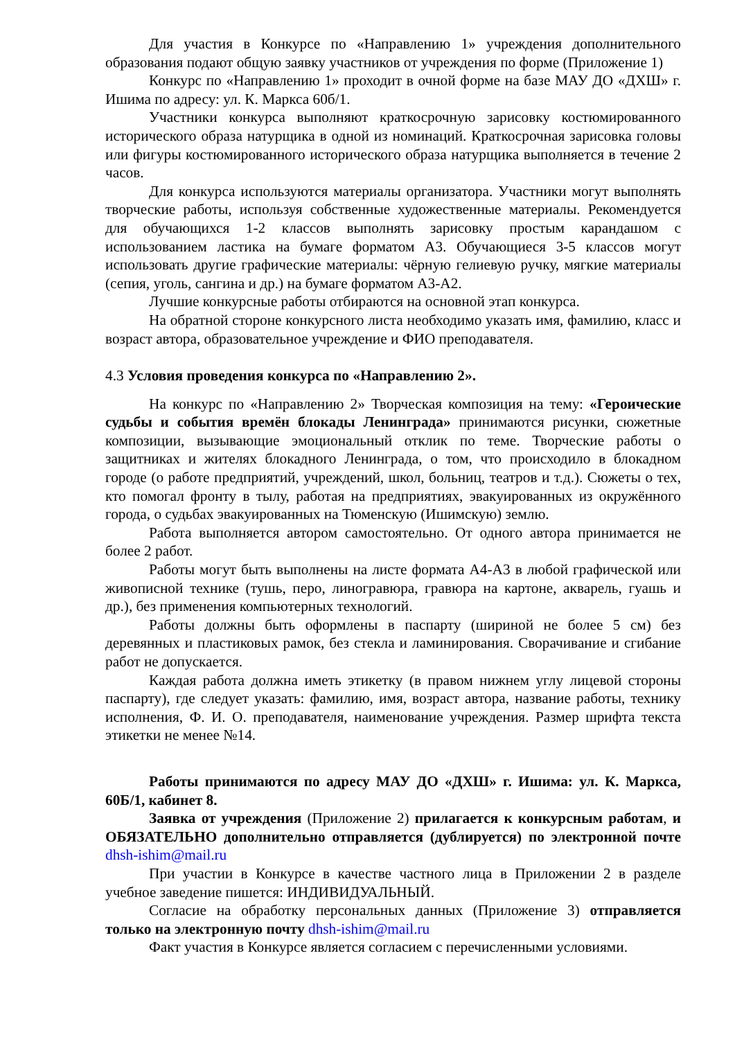Для участия в Конкурсе по «Направлению 1» учреждения дополнительного образования подают общую заявку участников от учреждения по форме (Приложение 1)
Конкурс по «Направлению 1» проходит в очной форме на базе МАУ ДО «ДХШ» г. Ишима по адресу: ул. К. Маркса 60б/1.
Участники конкурса выполняют краткосрочную зарисовку костюмированного исторического образа натурщика в одной из номинаций. Краткосрочная зарисовка головы или фигуры костюмированного исторического образа натурщика выполняется в течение 2 часов.
Для конкурса используются материалы организатора. Участники могут выполнять творческие работы, используя собственные художественные материалы. Рекомендуется для обучающихся 1-2 классов выполнять зарисовку простым карандашом с использованием ластика на бумаге форматом А3. Обучающиеся 3-5 классов могут использовать другие графические материалы: чёрную гелиевую ручку, мягкие материалы (сепия, уголь, сангина и др.) на бумаге форматом А3-А2.
Лучшие конкурсные работы отбираются на основной этап конкурса.
На обратной стороне конкурсного листа необходимо указать имя, фамилию, класс и возраст автора, образовательное учреждение и ФИО преподавателя.
4.3 Условия проведения конкурса по «Направлению 2».
На конкурс по «Направлению 2» Творческая композиция на тему: «Героические судьбы и события времён блокады Ленинграда» принимаются рисунки, сюжетные композиции, вызывающие эмоциональный отклик по теме. Творческие работы о защитниках и жителях блокадного Ленинграда, о том, что происходило в блокадном городе (о работе предприятий, учреждений, школ, больниц, театров и т.д.). Сюжеты о тех, кто помогал фронту в тылу, работая на предприятиях, эвакуированных из окружённого города, о судьбах эвакуированных на Тюменскую (Ишимскую) землю.
Работа выполняется автором самостоятельно. От одного автора принимается не более 2 работ.
Работы могут быть выполнены на листе формата А4-А3 в любой графической или живописной технике (тушь, перо, линогравюра, гравюра на картоне, акварель, гуашь и др.), без применения компьютерных технологий.
Работы должны быть оформлены в паспарту (шириной не более 5 см) без деревянных и пластиковых рамок, без стекла и ламинирования. Сворачивание и сгибание работ не допускается.
Каждая работа должна иметь этикетку (в правом нижнем углу лицевой стороны паспарту), где следует указать: фамилию, имя, возраст автора, название работы, технику исполнения, Ф. И. О. преподавателя, наименование учреждения. Размер шрифта текста этикетки не менее №14.
Работы принимаются по адресу МАУ ДО «ДХШ» г. Ишима: ул. К. Маркса, 60Б/1, кабинет 8.
Заявка от учреждения (Приложение 2) прилагается к конкурсным работам, и ОБЯЗАТЕЛЬНО дополнительно отправляется (дублируется) по электронной почте dhsh-ishim@mail.ru
При участии в Конкурсе в качестве частного лица в Приложении 2 в разделе учебное заведение пишется: ИНДИВИДУАЛЬНЫЙ.
Согласие на обработку персональных данных (Приложение 3) отправляется только на электронную почту dhsh-ishim@mail.ru
Факт участия в Конкурсе является согласием с перечисленными условиями.